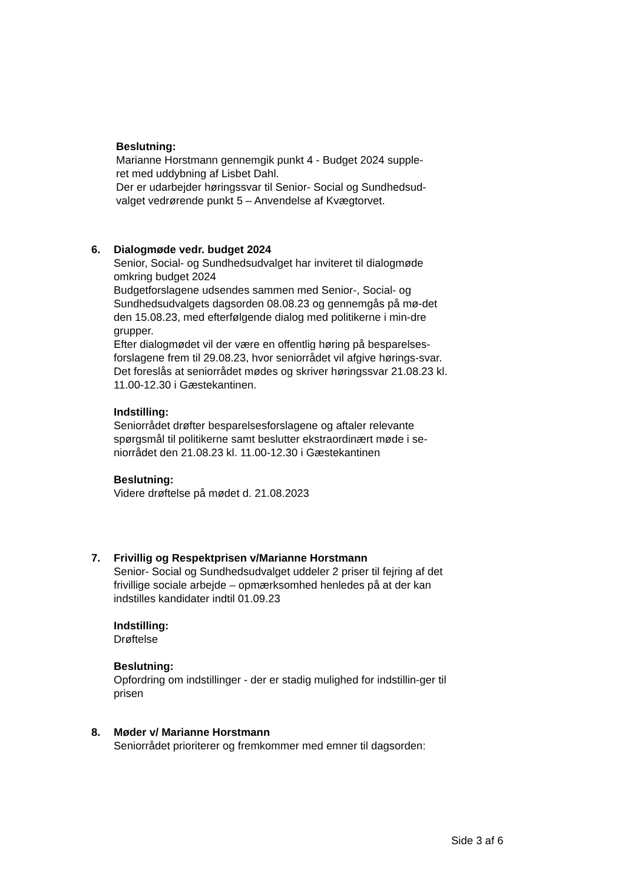Beslutning:
Marianne Horstmann gennemgik punkt 4 - Budget 2024 supple-
ret med uddybning af Lisbet Dahl.
Der er udarbejder høringssvar til Senior- Social og Sundhedsud-
valget vedrørende punkt 5 – Anvendelse af Kvægtorvet.
6. Dialogmøde vedr. budget 2024
Senior, Social- og Sundhedsudvalget har inviteret til dialogmøde omkring budget 2024
Budgetforslagene udsendes sammen med Senior-, Social- og Sundhedsudvalgets dagsorden 08.08.23 og gennemgås på mø-det den 15.08.23, med efterfølgende dialog med politikerne i min-dre grupper.
Efter dialogmødet vil der være en offentlig høring på besparelses-forslagene frem til 29.08.23, hvor seniorrådet vil afgive hørings-svar.
Det foreslås at seniorrådet mødes og skriver høringssvar 21.08.23 kl. 11.00-12.30 i Gæstekantinen.
Indstilling:
Seniorrådet drøfter besparelsesforslagene og aftaler relevante spørgsmål til politikerne samt beslutter ekstraordinært møde i se-niorrådet den 21.08.23 kl. 11.00-12.30 i Gæstekantinen
Beslutning:
Videre drøftelse på mødet d. 21.08.2023
7. Frivillig og Respektprisen v/Marianne Horstmann
Senior- Social og Sundhedsudvalget uddeler 2 priser til fejring af det frivillige sociale arbejde – opmærksomhed henledes på at der kan indstilles kandidater indtil 01.09.23
Indstilling:
Drøftelse
Beslutning:
Opfordring om indstillinger - der er stadig mulighed for indstillin-ger til prisen
8. Møder v/ Marianne Horstmann
Seniorrådet prioriterer og fremkommer med emner til dagsorden:
Side 3 af 6